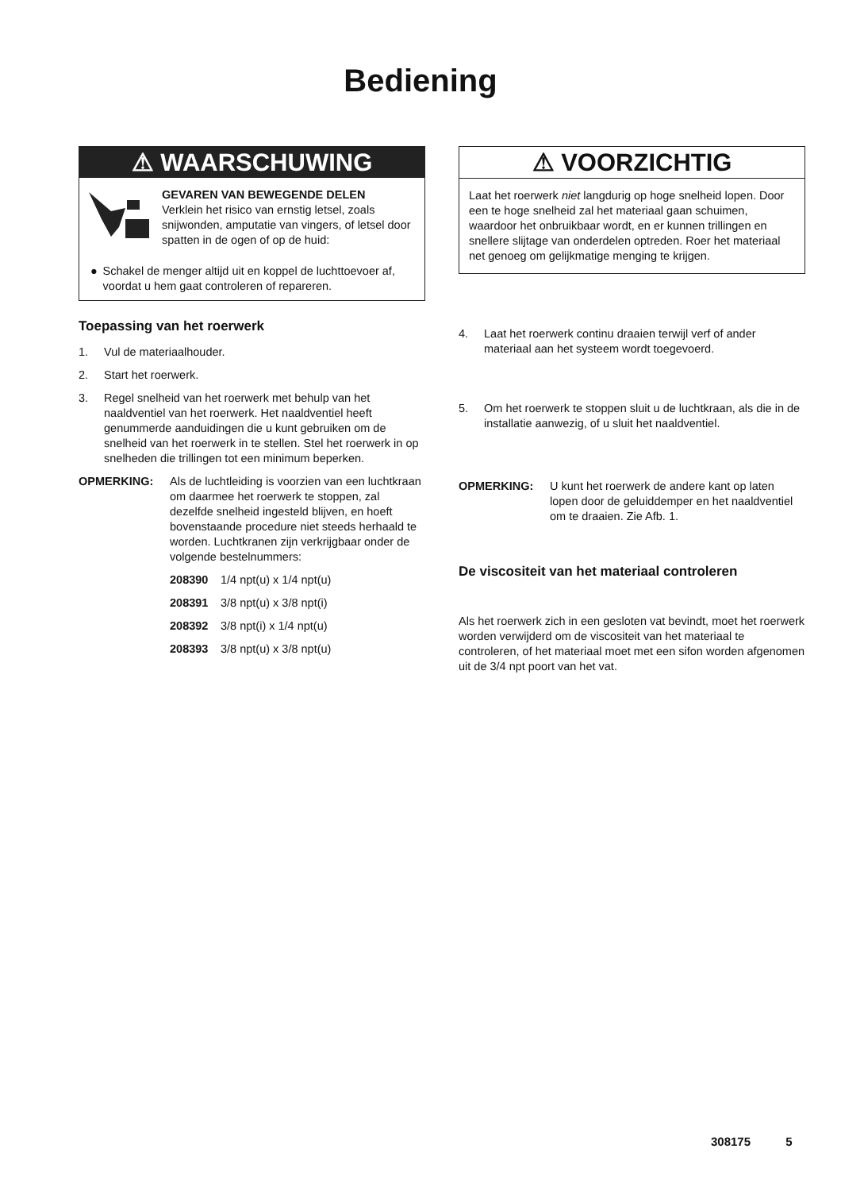Bediening
⚠ WAARSCHUWING
GEVAREN VAN BEWEGENDE DELEN
Verklein het risico van ernstig letsel, zoals snijwonden, amputatie van vingers, of letsel door spatten in de ogen of op de huid:
● Schakel de menger altijd uit en koppel de luchttoevoer af, voordat u hem gaat controleren of repareren.
Toepassing van het roerwerk
1. Vul de materiaalhouder.
2. Start het roerwerk.
3. Regel snelheid van het roerwerk met behulp van het naaldventiel van het roerwerk. Het naaldventiel heeft genummerde aanduidingen die u kunt gebruiken om de snelheid van het roerwerk in te stellen. Stel het roerwerk in op snelheden die trillingen tot een minimum beperken.
OPMERKING: Als de luchtleiding is voorzien van een luchtkraan om daarmee het roerwerk te stoppen, zal dezelfde snelheid ingesteld blijven, en hoeft bovenstaande procedure niet steeds herhaald te worden. Luchtkranen zijn verkrijgbaar onder de volgende bestelnummers:
208390 1/4 npt(u) x 1/4 npt(u)
208391 3/8 npt(u) x 3/8 npt(i)
208392 3/8 npt(i) x 1/4 npt(u)
208393 3/8 npt(u) x 3/8 npt(u)
⚠ VOORZICHTIG
Laat het roerwerk niet langdurig op hoge snelheid lopen. Door een te hoge snelheid zal het materiaal gaan schuimen, waardoor het onbruikbaar wordt, en er kunnen trillingen en snellere slijtage van onderdelen optreden. Roer het materiaal net genoeg om gelijkmatige menging te krijgen.
4. Laat het roerwerk continu draaien terwijl verf of ander materiaal aan het systeem wordt toegevoerd.
5. Om het roerwerk te stoppen sluit u de luchtkraan, als die in de installatie aanwezig, of u sluit het naaldventiel.
OPMERKING: U kunt het roerwerk de andere kant op laten lopen door de geluiddemper en het naaldventiel om te draaien. Zie Afb. 1.
De viscositeit van het materiaal controleren
Als het roerwerk zich in een gesloten vat bevindt, moet het roerwerk worden verwijderd om de viscositeit van het materiaal te controleren, of het materiaal moet met een sifon worden afgenomen uit de 3/4 npt poort van het vat.
308175 5